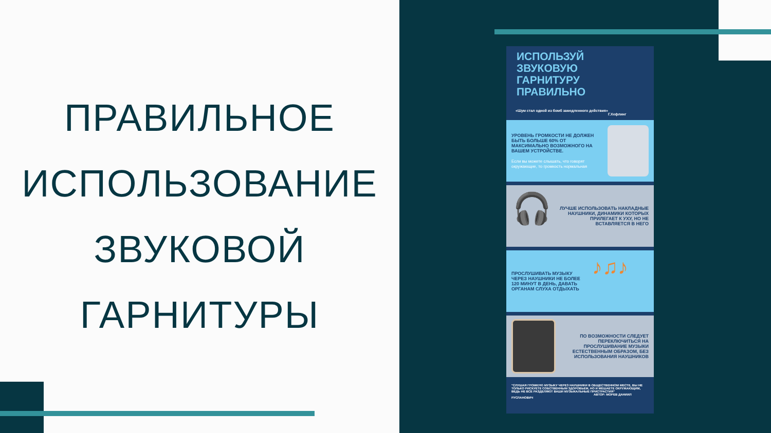ПРАВИЛЬНОЕ
ИСПОЛЬЗОВАНИЕ
ЗВУКОВОЙ
ГАРНИТУРЫ
ИСПОЛЬЗУЙ
ЗВУКОВУЮ
ГАРНИТУРУ
ПРАВИЛЬНО
«Шум стал одной из бомб замедленного действия»
Г.Хефлинг
УРОВЕНЬ ГРОМКОСТИ НЕ ДОЛЖЕН БЫТЬ БОЛЬШЕ 60% ОТ МАКСИМАЛЬНО ВОЗМОЖНОГО НА ВАШЕМ УСТРОЙСТВЕ.
Если вы можете слышать, что говорят окружающие, то громкость нормальная
🎧
ЛУЧШЕ ИСПОЛЬЗОВАТЬ НАКЛАДНЫЕ НАУШНИКИ, ДИНАМИКИ КОТОРЫХ ПРИЛЕГАЕТ К УХУ, НО НЕ ВСТАВЛЯЕТСЯ В НЕГО
ПРОСЛУШИВАТЬ МУЗЫКУ ЧЕРЕЗ НАУШНИКИ НЕ БОЛЕЕ 120 МИНУТ В ДЕНЬ, ДАВАТЬ ОРГАНАМ СЛУХА ОТДЫХАТЬ
♪♫♪
ПО ВОЗМОЖНОСТИ СЛЕДУЕТ ПЕРЕКЛЮЧИТЬСЯ НА ПРОСЛУШИВАНИЕ МУЗЫКИ ЕСТЕСТВЕННЫМ ОБРАЗОМ, БЕЗ ИСПОЛЬЗОВАНИЯ НАУШНИКОВ
"СЛУШАЯ ГРОМКУЮ МУЗЫКУ ЧЕРЕЗ НАУШНИКИ В ОБЩЕСТВЕННОМ МЕСТЕ, ВЫ НЕ ТОЛЬКО РИСКУЕТЕ СОБСТВЕННЫМ ЗДОРОВЬЕМ, НО И МЕШАЕТЕ ОКРУЖАЮЩИМ, ВЕДЬ НЕ ВСЕ РАЗДЕЛЯЮТ ВАШИ МУЗЫКАЛЬНЫЕ ПРИСТРАСТИЯ"
АВТОР: МОРЕВ ДАНИИЛ РУСЛАНОВИЧ